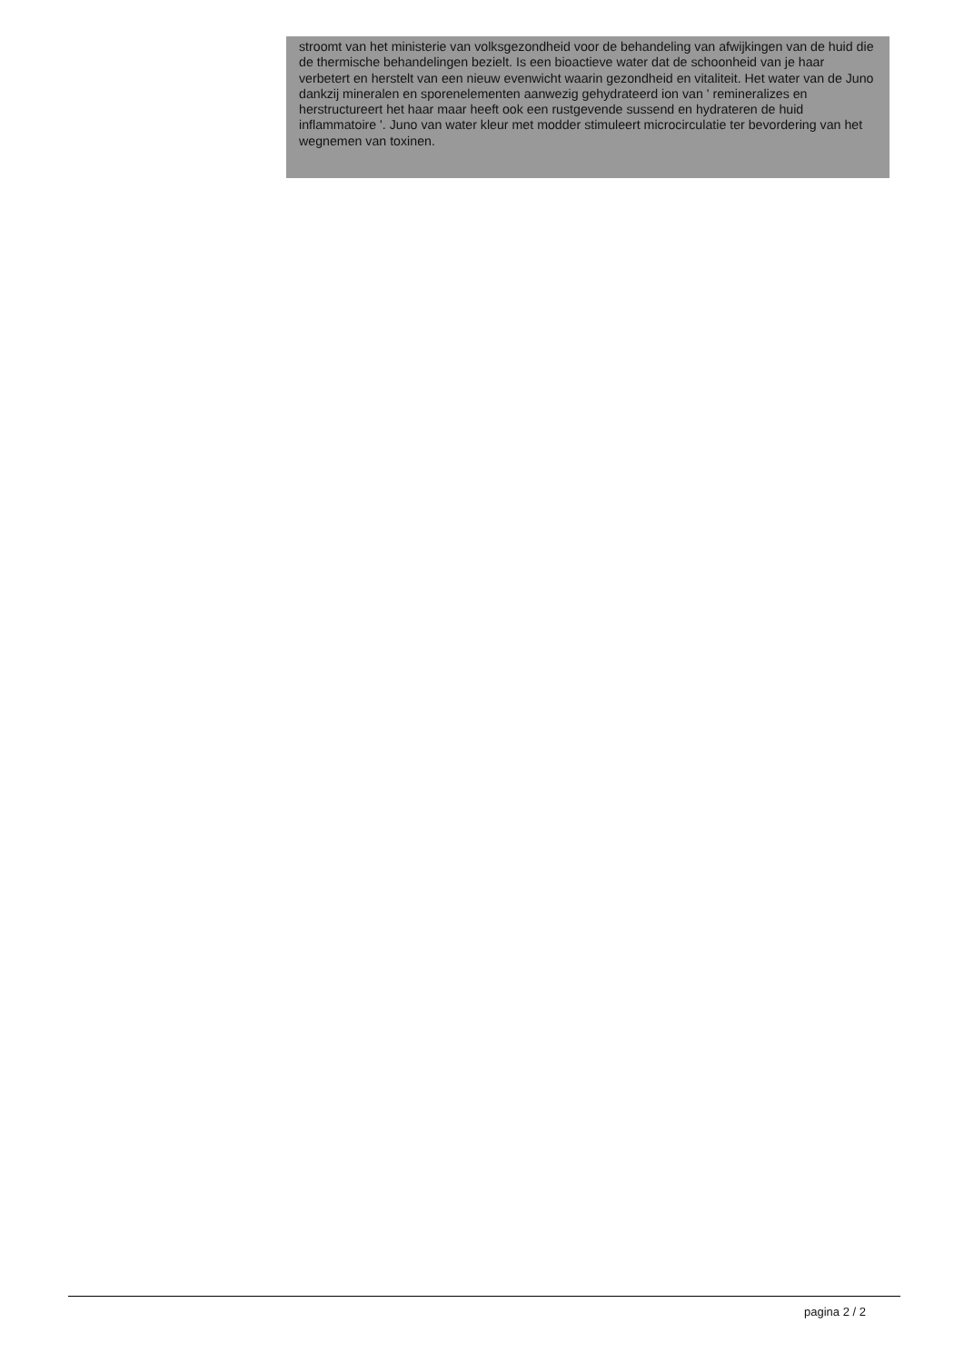stroomt van het ministerie van volksgezondheid voor de behandeling van afwijkingen van de huid die de thermische behandelingen bezielt. Is een bioactieve water dat de schoonheid van je haar verbetert en herstelt van een nieuw evenwicht waarin gezondheid en vitaliteit. Het water van de Juno dankzij mineralen en sporenelementen aanwezig gehydrateerd ion van ' remineralizes en herstructureert het haar maar heeft ook een rustgevende sussend en hydrateren de huid inflammatoire '. Juno van water kleur met modder stimuleert microcirculatie ter bevordering van het wegnemen van toxinen.
pagina 2 / 2